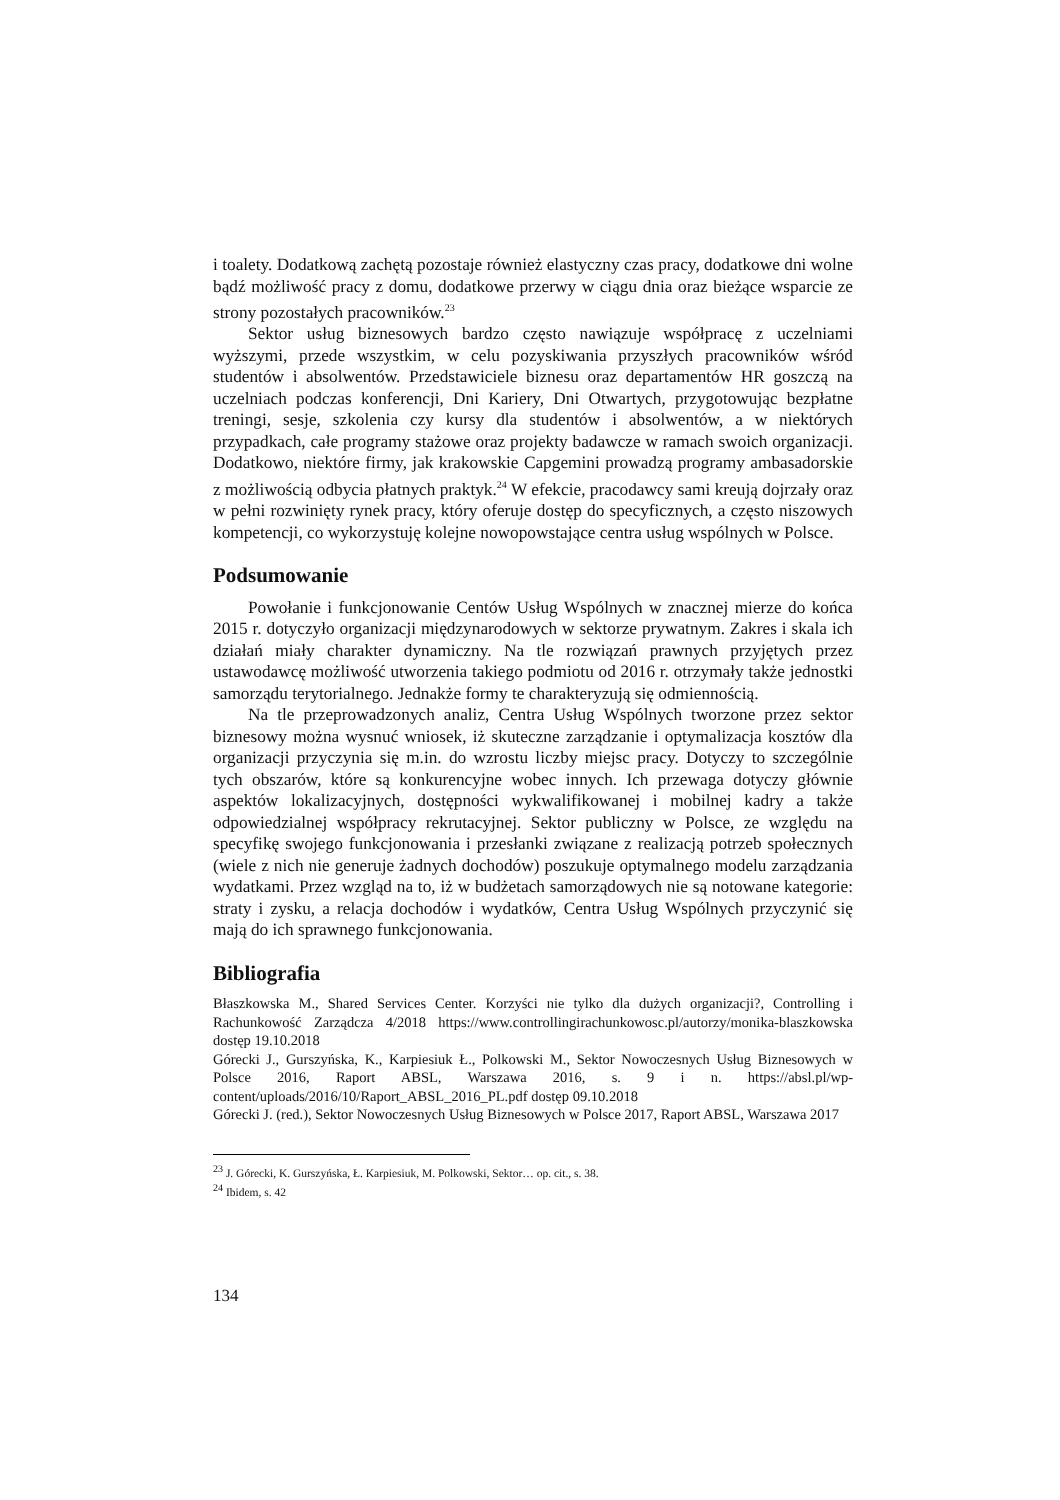i toalety. Dodatkową zachętą pozostaje również elastyczny czas pracy, dodatkowe dni wolne bądź możliwość pracy z domu, dodatkowe przerwy w ciągu dnia oraz bieżące wsparcie ze strony pozostałych pracowników.<sup>23</sup>
Sektor usług biznesowych bardzo często nawiązuje współpracę z uczelniami wyższymi, przede wszystkim, w celu pozyskiwania przyszłych pracowników wśród studentów i absolwentów. Przedstawiciele biznesu oraz departamentów HR goszczą na uczelniach podczas konferencji, Dni Kariery, Dni Otwartych, przygotowując bezpłatne treningi, sesje, szkolenia czy kursy dla studentów i absolwentów, a w niektórych przypadkach, całe programy stażowe oraz projekty badawcze w ramach swoich organizacji. Dodatkowo, niektóre firmy, jak krakowskie Capgemini prowadzą programy ambasadorskie z możliwością odbycia płatnych praktyk.<sup>24</sup> W efekcie, pracodawcy sami kreują dojrzały oraz w pełni rozwinięty rynek pracy, który oferuje dostęp do specyficznych, a często niszowych kompetencji, co wykorzystuję kolejne nowopowstające centra usług wspólnych w Polsce.
Podsumowanie
Powołanie i funkcjonowanie Centów Usług Wspólnych w znacznej mierze do końca 2015 r. dotyczyło organizacji międzynarodowych w sektorze prywatnym. Zakres i skala ich działań miały charakter dynamiczny. Na tle rozwiązań prawnych przyjętych przez ustawodawcę możliwość utworzenia takiego podmiotu od 2016 r. otrzymały także jednostki samorządu terytorialnego. Jednakże formy te charakteryzują się odmiennością.
Na tle przeprowadzonych analiz, Centra Usług Wspólnych tworzone przez sektor biznesowy można wysnuć wniosek, iż skuteczne zarządzanie i optymalizacja kosztów dla organizacji przyczynia się m.in. do wzrostu liczby miejsc pracy. Dotyczy to szczególnie tych obszarów, które są konkurencyjne wobec innych. Ich przewaga dotyczy głównie aspektów lokalizacyjnych, dostępności wykwalifikowanej i mobilnej kadry a także odpowiedzialnej współpracy rekrutacyjnej. Sektor publiczny w Polsce, ze względu na specyfikę swojego funkcjonowania i przesłanki związane z realizacją potrzeb społecznych (wiele z nich nie generuje żadnych dochodów) poszukuje optymalnego modelu zarządzania wydatkami. Przez wzgląd na to, iż w budżetach samorządowych nie są notowane kategorie: straty i zysku, a relacja dochodów i wydatków, Centra Usług Wspólnych przyczynić się mają do ich sprawnego funkcjonowania.
Bibliografia
Błaszkowska M., Shared Services Center. Korzyści nie tylko dla dużych organizacji?, Controlling i Rachunkowość Zarządcza 4/2018 https://www.controllingirachunkowosc.pl/autorzy/monika-blaszkowska dostęp 19.10.2018
Górecki J., Gurszyńska, K., Karpiesiuk Ł., Polkowski M., Sektor Nowoczesnych Usług Biznesowych w Polsce 2016, Raport ABSL, Warszawa 2016, s. 9 i n. https://absl.pl/wp-content/uploads/2016/10/Raport_ABSL_2016_PL.pdf dostęp 09.10.2018
Górecki J. (red.), Sektor Nowoczesnych Usług Biznesowych w Polsce 2017, Raport ABSL, Warszawa 2017
<sup>23</sup> J. Górecki, K. Gurszyńska, Ł. Karpiesiuk, M. Polkowski, Sektor… op. cit., s. 38.
<sup>24</sup> Ibidem, s. 42
134